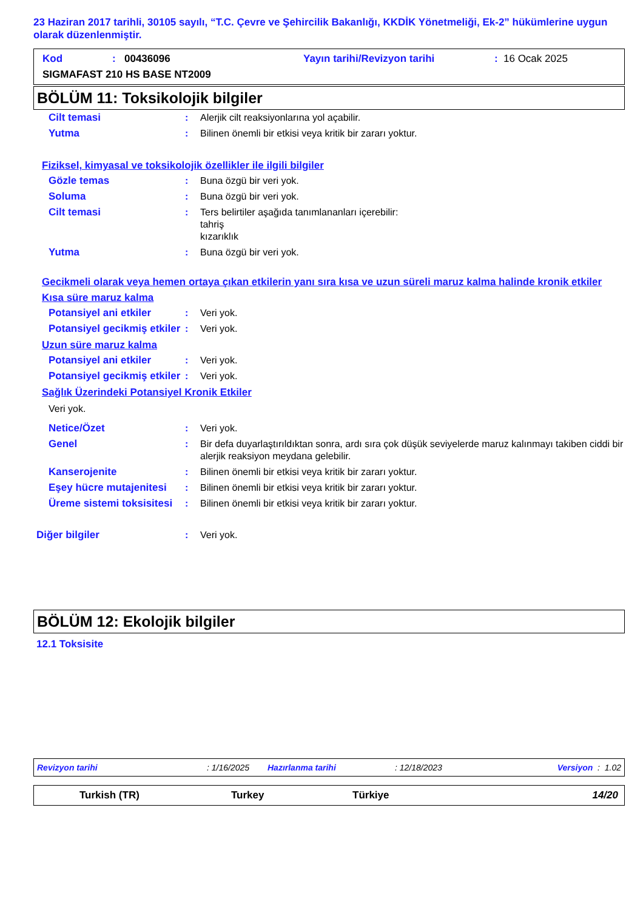23 Haziran 2017 tarihli, 30105 sayılı, “T.C. Çevre ve Şehircilik Bakanlığı, KKDİK Yönetmeliği, Ek-2” hükümlerine uygun olarak düzenlenmiştir.
Kod: 00436096 Yayın tarihi/Revizyon tarihi: 16 Ocak 2025
SIGMAFAST 210 HS BASE NT2009
BÖLÜM 11: Toksikolojik bilgiler
Cilt temasi: Alerjik cilt reaksiyonlarına yol açabilir.
Yutma: Bilinen önemli bir etkisi veya kritik bir zararı yoktur.
Fiziksel, kimyasal ve toksikolojik özellikler ile ilgili bilgiler
Gözle temas: Buna özgü bir veri yok.
Soluma: Buna özgü bir veri yok.
Cilt temasi: Ters belirtiler aşağıda tanımlananları içerebilir:
tahriş
kızarıklık
Yutma: Buna özgü bir veri yok.
Gecikmeli olarak veya hemen ortaya çıkan etkilerin yanı sıra kısa ve uzun süreli maruz kalma halinde kronik etkiler
Kısa süre maruz kalma
Potansiyel ani etkiler: Veri yok.
Potansiyel gecikmiş etkiler: Veri yok.
Uzun süre maruz kalma
Potansiyel ani etkiler: Veri yok.
Potansiyel gecikmiş etkiler: Veri yok.
Sağlık Üzerindeki Potansiyel Kronik Etkiler
Veri yok.
Netice/Özet: Veri yok.
Genel: Bir defa duyarlaştırıldıktan sonra, ardı sıra çok düşük seviyelerde maruz kalınmayı takiben ciddi bir alerjik reaksiyon meydana gelebilir.
Kanserojenite: Bilinen önemli bir etkisi veya kritik bir zararı yoktur.
Eşey hücre mutajenitesi: Bilinen önemli bir etkisi veya kritik bir zararı yoktur.
Üreme sistemi toksisitesi: Bilinen önemli bir etkisi veya kritik bir zararı yoktur.
Diğer bilgiler: Veri yok.
BÖLÜM 12: Ekolojik bilgiler
12.1 Toksisite
Revizyon tarihi: 1/16/2025 Hazırlanma tarihi: 12/18/2023 Versiyon : 1.02
Turkish (TR) Turkey Türkiye 14/20